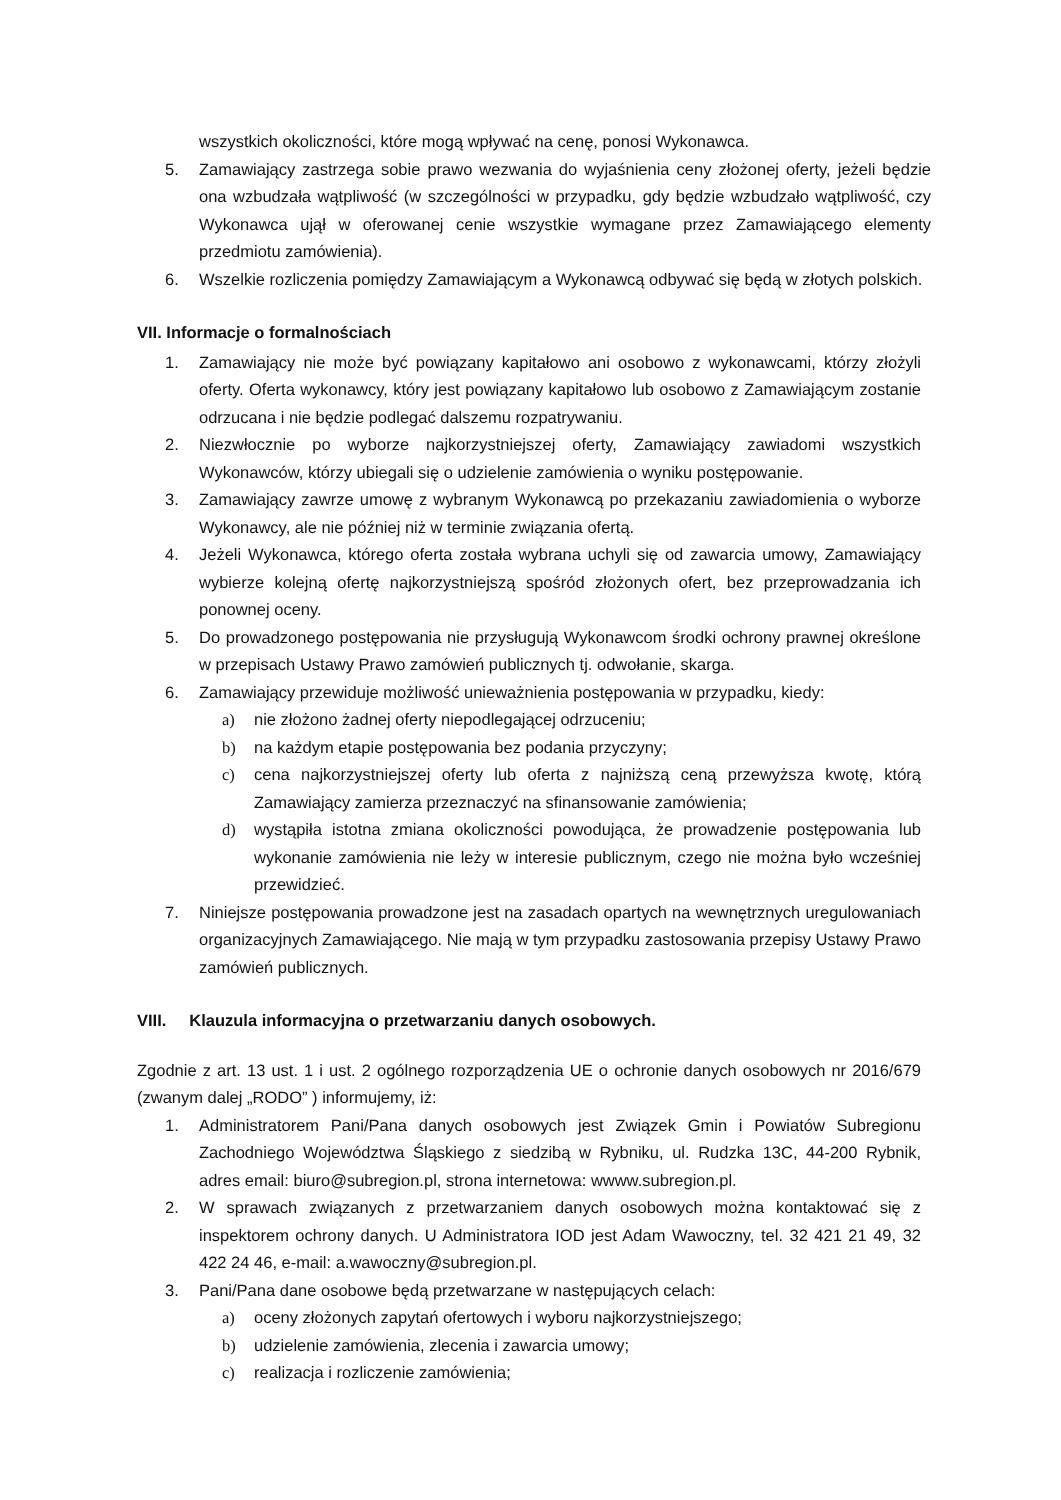wszystkich okoliczności, które mogą wpływać na cenę, ponosi Wykonawca.
5. Zamawiający zastrzega sobie prawo wezwania do wyjaśnienia ceny złożonej oferty, jeżeli będzie ona wzbudzała wątpliwość (w szczególności w przypadku, gdy będzie wzbudzało wątpliwość, czy Wykonawca ujął w oferowanej cenie wszystkie wymagane przez Zamawiającego elementy przedmiotu zamówienia).
6. Wszelkie rozliczenia pomiędzy Zamawiającym a Wykonawcą odbywać się będą w złotych polskich.
VII. Informacje o formalnościach
1. Zamawiający nie może być powiązany kapitałowo ani osobowo z wykonawcami, którzy złożyli oferty. Oferta wykonawcy, który jest powiązany kapitałowo lub osobowo z Zamawiającym zostanie odrzucana i nie będzie podlegać dalszemu rozpatrywaniu.
2. Niezwłocznie po wyborze najkorzystniejszej oferty, Zamawiający zawiadomi wszystkich Wykonawców, którzy ubiegali się o udzielenie zamówienia o wyniku postępowanie.
3. Zamawiający zawrze umowę z wybranym Wykonawcą po przekazaniu zawiadomienia o wyborze Wykonawcy, ale nie później niż w terminie związania ofertą.
4. Jeżeli Wykonawca, którego oferta została wybrana uchyli się od zawarcia umowy, Zamawiający wybierze kolejną ofertę najkorzystniejszą spośród złożonych ofert, bez przeprowadzania ich ponownej oceny.
5. Do prowadzonego postępowania nie przysługują Wykonawcom środki ochrony prawnej określone w przepisach Ustawy Prawo zamówień publicznych tj. odwołanie, skarga.
6. Zamawiający przewiduje możliwość unieważnienia postępowania w przypadku, kiedy:
a) nie złożono żadnej oferty niepodlegającej odrzuceniu;
b) na każdym etapie postępowania bez podania przyczyny;
c) cena najkorzystniejszej oferty lub oferta z najniższą ceną przewyższa kwotę, którą Zamawiający zamierza przeznaczyć na sfinansowanie zamówienia;
d) wystąpiła istotna zmiana okoliczności powodująca, że prowadzenie postępowania lub wykonanie zamówienia nie leży w interesie publicznym, czego nie można było wcześniej przewidzieć.
7. Niniejsze postępowania prowadzone jest na zasadach opartych na wewnętrznych uregulowaniach organizacyjnych Zamawiającego. Nie mają w tym przypadku zastosowania przepisy Ustawy Prawo zamówień publicznych.
VIII. Klauzula informacyjna o przetwarzaniu danych osobowych.
Zgodnie z art. 13 ust. 1 i ust. 2 ogólnego rozporządzenia UE o ochronie danych osobowych nr 2016/679 (zwanym dalej „RODO” ) informujemy, iż:
1. Administratorem Pani/Pana danych osobowych jest Związek Gmin i Powiatów Subregionu Zachodniego Województwa Śląskiego z siedzibą w Rybniku, ul. Rudzka 13C, 44-200 Rybnik, adres email: biuro@subregion.pl, strona internetowa: wwww.subregion.pl.
2. W sprawach związanych z przetwarzaniem danych osobowych można kontaktować się z inspektorem ochrony danych. U Administratora IOD jest Adam Wawoczny, tel. 32 421 21 49, 32 422 24 46, e-mail: a.wawoczny@subregion.pl.
3. Pani/Pana dane osobowe będą przetwarzane w następujących celach:
a) oceny złożonych zapytań ofertowych i wyboru najkorzystniejszego;
b) udzielenie zamówienia, zlecenia i zawarcia umowy;
c) realizacja i rozliczenie zamówienia;